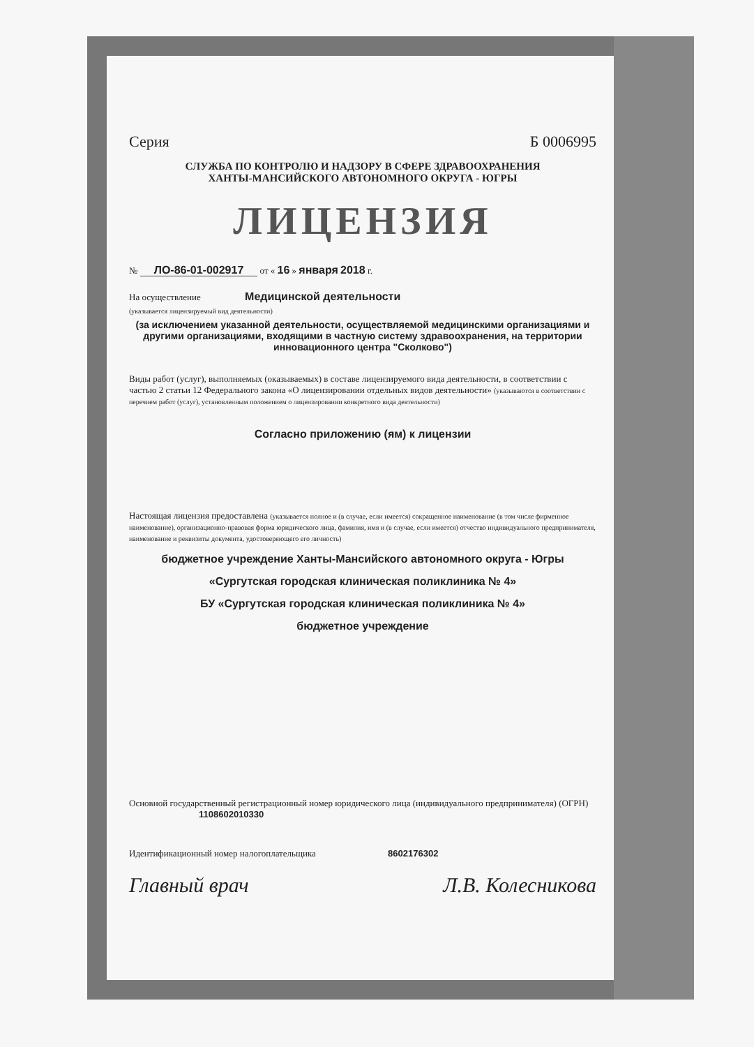Серия Б 0006995
СЛУЖБА ПО КОНТРОЛЮ И НАДЗОРУ В СФЕРЕ ЗДРАВООХРАНЕНИЯ
ХАНТЫ-МАНСИЙСКОГО АВТОНОМНОГО ОКРУГА - ЮГРЫ
ЛИЦЕНЗИЯ
№ ЛО-86-01-002917 от « 16 » января 2018 г.
На осуществление Медицинской деятельности
(указывается лицензируемый вид деятельности)
(за исключением указанной деятельности, осуществляемой медицинскими организациями и другими организациями, входящими в частную систему здравоохранения, на территории инновационного центра "Сколково")
Виды работ (услуг), выполняемых (оказываемых) в составе лицензируемого вида деятельности, в соответствии с частью 2 статьи 12 Федерального закона «О лицензировании отдельных видов деятельности» (указываются в соответствии с перечнем работ (услуг), установленным положением о лицензировании конкретного вида деятельности)
Согласно приложению (ям) к лицензии
Настоящая лицензия предоставлена (указывается полное и (в случае, если имеется) сокращенное наименование (в том числе фирменное наименование), организационно-правовая форма юридического лица, фамилия, имя и (в случае, если имеется) отчество индивидуального предпринимателя, наименование и реквизиты документа, удостоверяющего его личность)
бюджетное учреждение Ханты-Мансийского автономного округа - Югры
«Сургутская городская клиническая поликлиника № 4»
БУ «Сургутская городская клиническая поликлиника № 4»
бюджетное учреждение
Основной государственный регистрационный номер юридического лица (индивидуального предпринимателя) (ОГРН) 1108602010330
Идентификационный номер налогоплательщика 8602176302
Главный врач Л.В. Колесникова